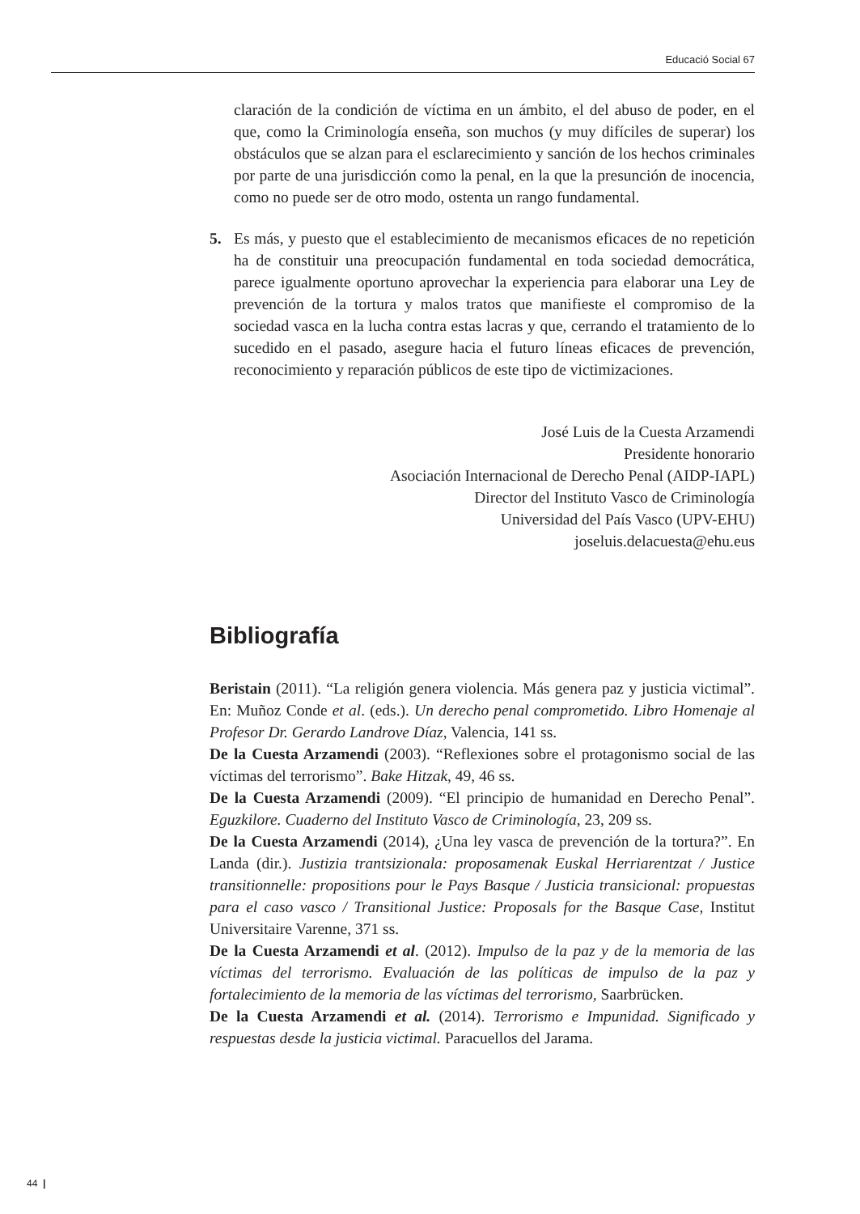Educació Social 67
claración de la condición de víctima en un ámbito, el del abuso de poder, en el que, como la Criminología enseña, son muchos (y muy difíciles de superar) los obstáculos que se alzan para el esclarecimiento y sanción de los hechos criminales por parte de una jurisdicción como la penal, en la que la presunción de inocencia, como no puede ser de otro modo, ostenta un rango fundamental.
5. Es más, y puesto que el establecimiento de mecanismos eficaces de no repetición ha de constituir una preocupación fundamental en toda sociedad democrática, parece igualmente oportuno aprovechar la experiencia para elaborar una Ley de prevención de la tortura y malos tratos que manifieste el compromiso de la sociedad vasca en la lucha contra estas lacras y que, cerrando el tratamiento de lo sucedido en el pasado, asegure hacia el futuro líneas eficaces de prevención, reconocimiento y reparación públicos de este tipo de victimizaciones.
José Luis de la Cuesta Arzamendi
Presidente honorario
Asociación Internacional de Derecho Penal (AIDP-IAPL)
Director del Instituto Vasco de Criminología
Universidad del País Vasco (UPV-EHU)
joseluis.delacuesta@ehu.eus
Bibliografía
Beristain (2011). “La religión genera violencia. Más genera paz y justicia victimal”. En: Muñoz Conde et al. (eds.). Un derecho penal comprometido. Libro Homenaje al Profesor Dr. Gerardo Landrove Díaz, Valencia, 141 ss.
De la Cuesta Arzamendi (2003). “Reflexiones sobre el protagonismo social de las víctimas del terrorismo”. Bake Hitzak, 49, 46 ss.
De la Cuesta Arzamendi (2009). “El principio de humanidad en Derecho Penal”. Eguzkilore. Cuaderno del Instituto Vasco de Criminología, 23, 209 ss.
De la Cuesta Arzamendi (2014), ¿Una ley vasca de prevención de la tortura?”. En Landa (dir.). Justizia trantsizionala: proposamenak Euskal Herriarentzat / Justice transitionnelle: propositions pour le Pays Basque / Justicia transicional: propuestas para el caso vasco / Transitional Justice: Proposals for the Basque Case, Institut Universitaire Varenne, 371 ss.
De la Cuesta Arzamendi et al. (2012). Impulso de la paz y de la memoria de las víctimas del terrorismo. Evaluación de las políticas de impulso de la paz y fortalecimiento de la memoria de las víctimas del terrorismo, Saarbrücken.
De la Cuesta Arzamendi et al. (2014). Terrorismo e Impunidad. Significado y respuestas desde la justicia victimal. Paracuellos del Jarama.
44 |